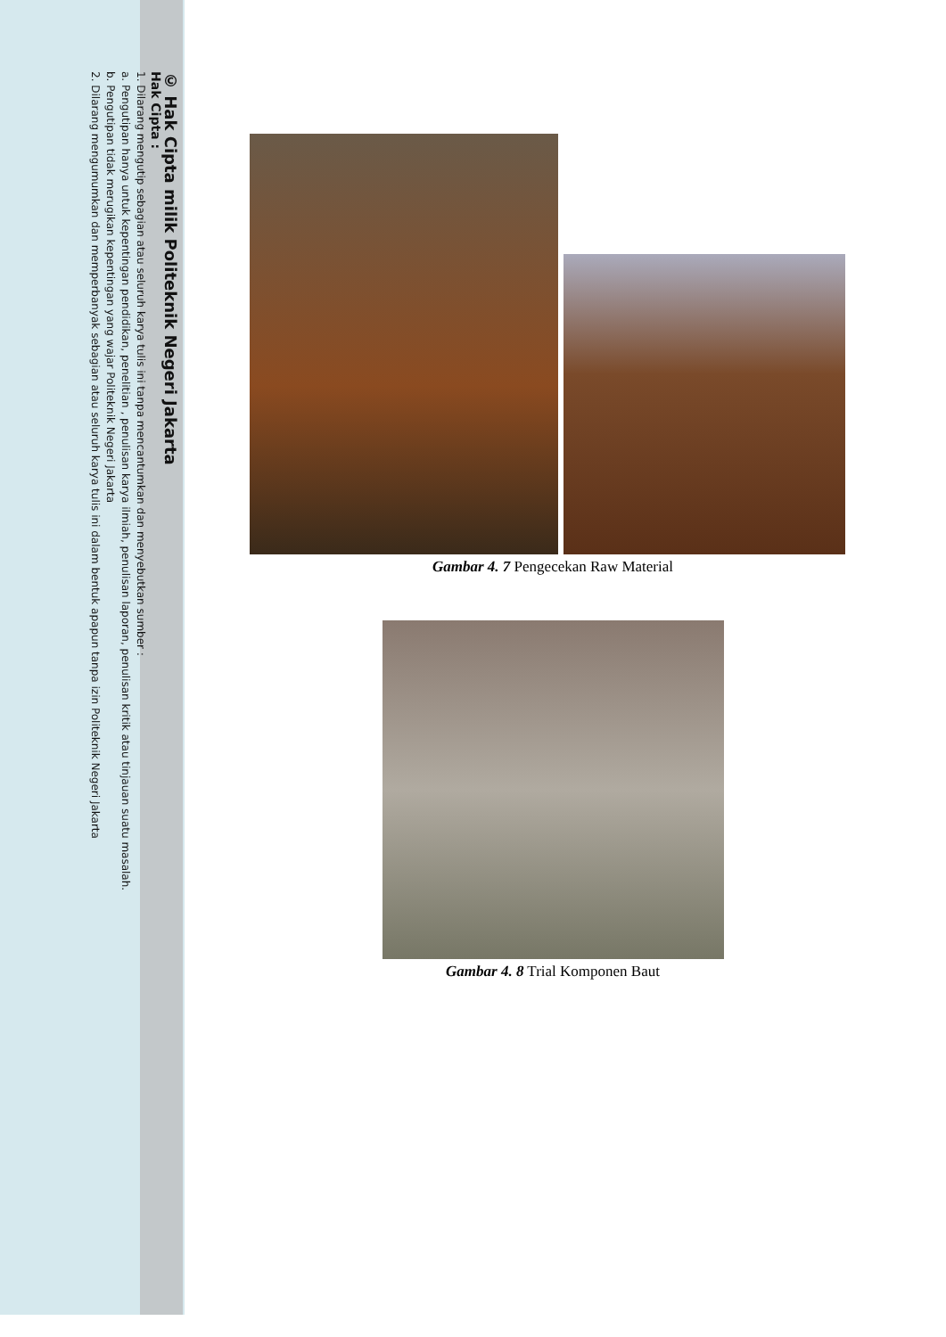© Hak Cipta milik Politeknik Negeri Jakarta
Hak Cipta :
1. Dilarang mengutip sebagian atau seluruh karya tulis ini tanpa mencantumkan dan menyebutkan sumber :
a. Pengutipan hanya untuk kepentingan pendidikan, penelitian , penulisan karya ilmiah, penulisan laporan, penulisan kritik atau tinjauan suatu masalah.
b. Pengutipan tidak merugikan kepentingan yang wajar Politeknik Negeri Jakarta
2. Dilarang mengumumkan dan memperbanyak sebagian atau seluruh karya tulis ini dalam bentuk apapun tanpa izin Politeknik Negeri Jakarta
Gambar 4. 7 Pengecekan Raw Material
Gambar 4. 8 Trial Komponen Baut